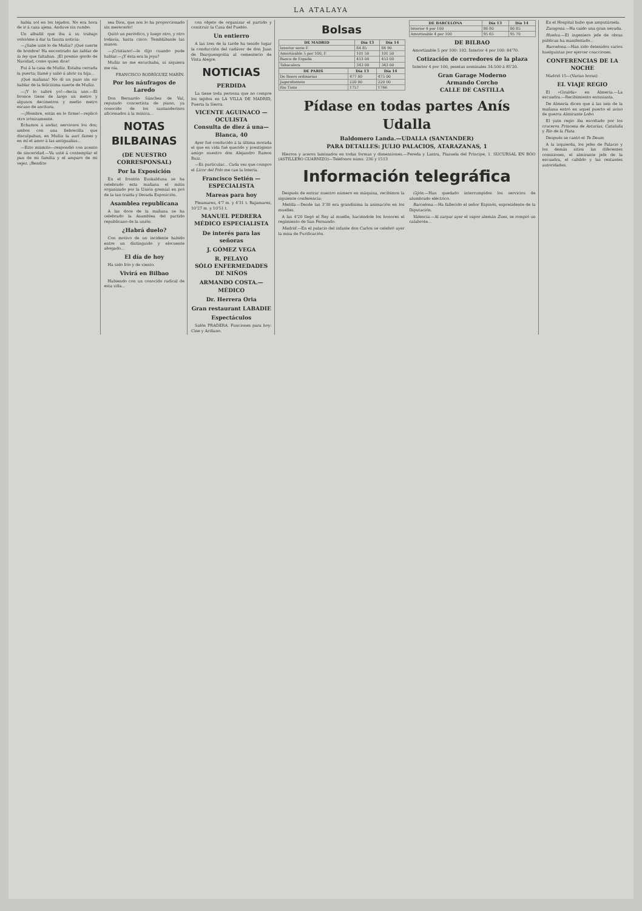LA ATALAYA
había sol en los tejados. No era hora de ir á casa ajena. Anduve sin rumbo.
Un albañil que iba á su trabajo volvióme á dar la fausta noticia:
—¿Sabe usté lo de Muñiz? ¡Qué suerte de hombre! Ha encontrado las tablas de la ley que faltaban. ¡El premio gordo de Navidad, como quien dice!
Fuí á la casa de Muñiz. Estaba cerrada la puerta; llamé y salió á abrir su hija...
¡Qué mañana! No dí un paso sin oir hablar de la felicísima suerte de Muñiz.
—¡Y lo sabré yo!—decía uno.—El bronce tiene de largo un metro y algunos decímetros y medio metro escaso de anchura.
—¡Hombre, estás en lo firme!—replicó otro irónicamente.
Echamos á andar, nerviosos los dos; ambos con una fiebrecilla que disculpaban, en Muñiz la auri fames y en mí el amor á las antigualias...
—Esto mismito—respondió con acento de sinceridad.—Va usté á contemplar el pan de mi familia y el amparo de mi vejez. ¡Bendito
sea Dios, que nos lo ha proporcionado sin merecerlo!
Quitó un periódico, y luego otro, y otro todavía, hasta cinco. Temblábanle las manos.
—¡Cristiano!—le dijo cuando pude hablar.—¿Y ésta era la joya?
Muñiz no me escuchaba, ni siquiera me oía.
FRANCISCO RODRÍGUEZ MARÍN.
Por los náufragos de Laredo
Don Bernardo Sánchez de Val, reputado concertista de piano, ya conocido de los santanderinos aficionados á la música...
NOTAS BILBAINAS
(DE NUESTRO CORRESPONSAL)
Por la Exposición
En el frontón Euskalduna se ha celebrado esta mañana el mitin organizado por la Unión gremial en pró de la tan traída y llevada Exposición.
Asamblea republicana
A las doce de la mañana se ha celebrado la Asamblea del partido republicano de la unión.
¿Habrá duelo?
Con motivo de un incidente habido entre un distinguido y elocuente abogado...
El día de hoy
Ha sido frío y de viento.
Vivirá en Bilbao
Habiendo con un conocido radical de esta villa...
con objeto de organizar el partido y construir la Casa del Pueblo.
Un entierro
A las tres de la tarde ha tenido lugar la conducción del cadáver de don Juan de Ibarguengoitia al cementerio de Vista Alegre.
NOTICIAS
PERDIDA
La tiene toda persona que no compre los tejidos en LA VILLA DE MADRID, Puerta la Sierra.
VICENTE AGUINACO — OCULISTA
Consulta de diez á una—Blanca, 40
Ayer fué conducido á la última morada el que en vida fué querido y prestigioso amigo nuestro don Alejandro Ramos Ruiz.
—Es particular... Cada vez que compro el Licor del Polo me cae la lotería.
Francisco Setién — ESPECIALISTA
Mareas para hoy
Pleamares, 4'7 m. y 4'31 t. Bajamares, 10'27 m. y 10'51 t.
MANUEL PEDRERA
MÉDICO ESPECIALISTA
De interés para las señoras
J. GÓMEZ VEGA
R. PELAYO
SÓLO ENFERMEDADES DE NIÑOS
ARMANDO COSTA.—MÉDICO
Dr. Herrera Oria
Gran restaurant LABADIE
Espectáculos
Salón PRADERA. Funciones para hoy: Cine y Ariñano.
Bolsas
| DE MADRID | Día 13 | Día 14 |
| --- | --- | --- |
| Interior serie F. | 84 85 | 84 90 |
| Amortizable 5 por 100, F. | 101 50 | 101 50 |
| Banco de España | 453 00 | 453 00 |
| Tabacalera | 343 00 | 343 00 |
| DE PARIS | Día 13 | Día 14 |
| --- | --- | --- |
| De Beers ordinarias | 477 00 | 475 00 |
| Jagersfontein | 220 00 | 220 00 |
| Rio Tinto | 1757 | 1766 |
| DE BARCELONA | Día 13 | Día 14 |
| --- | --- | --- |
| Interior 4 por 100 | 86 80 | 86 85 |
| Amortizable 4 por 100 | 95 65 | 95 70 |
DE BILBAO
Amortizable 5 por 100: 102. Interior 4 por 100: 84'70.
Cotización de corredores de la plaza
Interior 4 por 100, pesetas nominales 34.500 á 85'20.
Gran Garage Moderno
Armando Corcho
CALLE DE CASTILLA
Pídase en todas partes Anís Udalla
Baldomero Landa.—UDALLA (SANTANDER)
PARA DETALLES: JULIO PALACIOS, ATARAZANAS, 1
Hierros y aceros laminados en todas formas y dimensiones.—Pereda y Lastra, Plazuela del Príncipe, 1. SUCURSAL EN BÓO (ASTILLERO GUARNIZO)—Teléfonos núms. 236 y 1513
Información telegráfica
Después de entrar nuestro número en máquina, recibimos la siguiente conferencia:
Melilla.—Desde las 3'30 era grandísima la animación en los muelles.
A las 4'20 llegó el Rey al muelle, haciéndole los honores el regimiento de San Fernando.
Madrid.—En el palacio del infante don Carlos se celebró ayer la misa de Purificación.
Gijón.—Han quedado interrumpidos los servicios de alumbrado eléctrico.
Barcelona.—Ha fallecido el señor Espinós, expresidente de la Diputación.
Valencia.—Al zarpar ayer el vapor alemán Zues, se rompió un calabrote...
En el Hospital hubo que amputársela.
Zaragoza.—Ha caído una gran nevada.
Huelva.—El ingeniero jefe de obras públicas ha manifestado...
Barcelona.—Han sido detenidos varios huelguistas por ejercer coacciones.
CONFERENCIAS DE LA NOCHE
Madrid 15—(Varias horas)
EL VIAJE REGIO
El «Giralda» en Almería.—La escuadra.—Recibimiento entusiasta.
De Almería dicen que á las seis de la mañana entró en aquel puerto el aviso de guerra Almirante Lobo.
El yate regio iba escoltado por los cruceros Princesa de Asturias, Cataluña y Río de la Plata.
Después se cantó el Te Deum.
A la izquierda, los jefes de Palacio y los demás sitios las diferentes comisiones, el almirante jefe de la escuadra, el cabildo y las restantes autoridades.